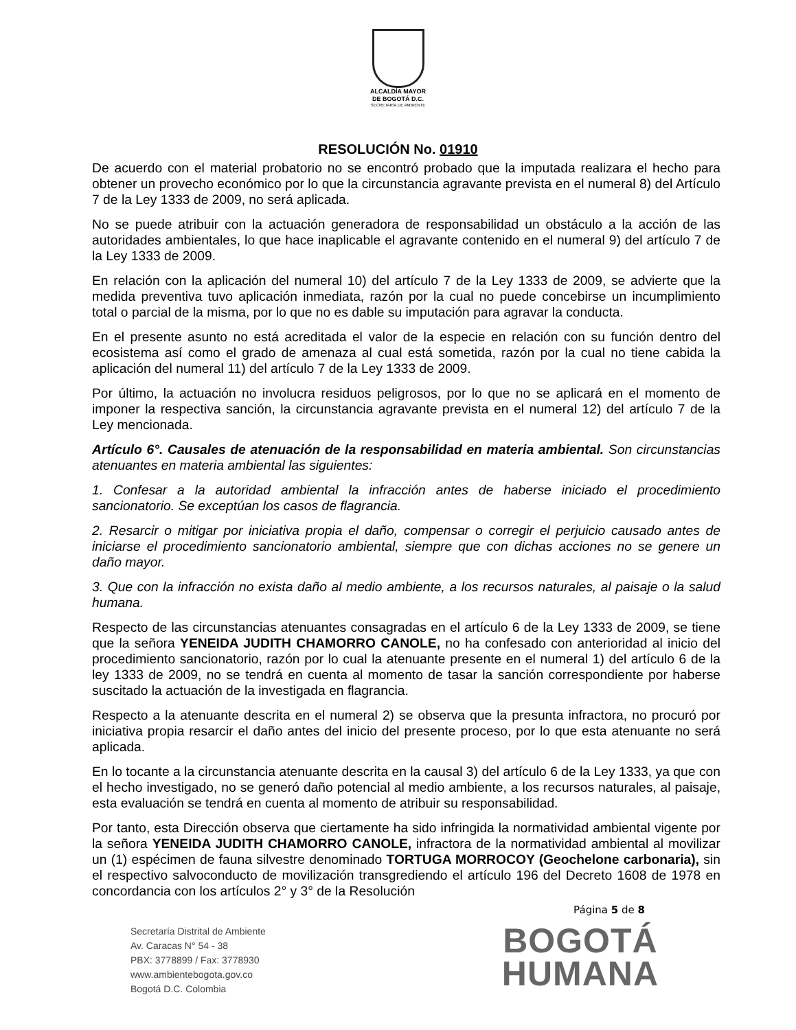ALCALDÍA MAYOR
DE BOGOTÁ D.C.
SECRETARÍA DE AMBIENTE
RESOLUCIÓN No. 01910
De acuerdo con el material probatorio no se encontró probado que la imputada realizara el hecho para obtener un provecho económico por lo que la circunstancia agravante prevista en el numeral 8) del Artículo 7 de la Ley 1333 de 2009, no será aplicada.
No se puede atribuir con la actuación generadora de responsabilidad un obstáculo a la acción de las autoridades ambientales, lo que hace inaplicable el agravante contenido en el numeral 9) del artículo 7 de la Ley 1333 de 2009.
En relación con la aplicación del numeral 10) del artículo 7 de la Ley 1333 de 2009, se advierte que la medida preventiva tuvo aplicación inmediata, razón por la cual no puede concebirse un incumplimiento total o parcial de la misma, por lo que no es dable su imputación para agravar la conducta.
En el presente asunto no está acreditada el valor de la especie en relación con su función dentro del ecosistema así como el grado de amenaza al cual está sometida, razón por la cual no tiene cabida la aplicación del numeral 11) del artículo 7 de la Ley 1333 de 2009.
Por último, la actuación no involucra residuos peligrosos, por lo que no se aplicará en el momento de imponer la respectiva sanción, la circunstancia agravante prevista en el numeral 12) del artículo 7 de la Ley mencionada.
Artículo 6°. Causales de atenuación de la responsabilidad en materia ambiental. Son circunstancias atenuantes en materia ambiental las siguientes:
1. Confesar a la autoridad ambiental la infracción antes de haberse iniciado el procedimiento sancionatorio. Se exceptúan los casos de flagrancia.
2. Resarcir o mitigar por iniciativa propia el daño, compensar o corregir el perjuicio causado antes de iniciarse el procedimiento sancionatorio ambiental, siempre que con dichas acciones no se genere un daño mayor.
3. Que con la infracción no exista daño al medio ambiente, a los recursos naturales, al paisaje o la salud humana.
Respecto de las circunstancias atenuantes consagradas en el artículo 6 de la Ley 1333 de 2009, se tiene que la señora YENEIDA JUDITH CHAMORRO CANOLE, no ha confesado con anterioridad al inicio del procedimiento sancionatorio, razón por lo cual la atenuante presente en el numeral 1) del artículo 6 de la ley 1333 de 2009, no se tendrá en cuenta al momento de tasar la sanción correspondiente por haberse suscitado la actuación de la investigada en flagrancia.
Respecto a la atenuante descrita en el numeral 2) se observa que la presunta infractora, no procuró por iniciativa propia resarcir el daño antes del inicio del presente proceso, por lo que esta atenuante no será aplicada.
En lo tocante a la circunstancia atenuante descrita en la causal 3) del artículo 6 de la Ley 1333, ya que con el hecho investigado, no se generó daño potencial al medio ambiente, a los recursos naturales, al paisaje, esta evaluación se tendrá en cuenta al momento de atribuir su responsabilidad.
Por tanto, esta Dirección observa que ciertamente ha sido infringida la normatividad ambiental vigente por la señora YENEIDA JUDITH CHAMORRO CANOLE, infractora de la normatividad ambiental al movilizar un (1) espécimen de fauna silvestre denominado TORTUGA MORROCOY (Geochelone carbonaria), sin el respectivo salvoconducto de movilización transgrediendo el artículo 196 del Decreto 1608 de 1978 en concordancia con los artículos 2° y 3° de la Resolución
Página 5 de 8
Secretaría Distrital de Ambiente
Av. Caracas N° 54 - 38
PBX: 3778899 / Fax: 3778930
www.ambientebogota.gov.co
Bogotá D.C. Colombia
BOGOTÁ
HUMANA